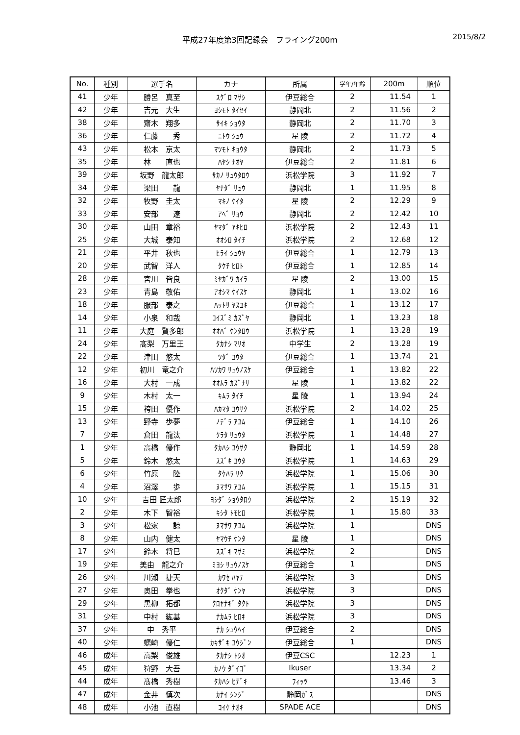平成27年度第3回記録会　フライング200m
2015/8/2
| No. | 種別 | 選手名 | カナ | 所属 | 学年/年齢 | 200m | 順位 |
| --- | --- | --- | --- | --- | --- | --- | --- |
| 41 | 少年 | 勝呂 真至 | ｽｸﾞﾛ ﾏｻｼ | 伊豆総合 | 2 | 11.54 | 1 |
| 42 | 少年 | 吉元 大生 | ﾖｼﾓﾄ ﾀｲｾｲ | 静岡北 | 2 | 11.56 | 2 |
| 38 | 少年 | 齋木 翔多 | ｻｲｷ ｼｮｳﾀ | 静岡北 | 2 | 11.70 | 3 |
| 36 | 少年 | 仁藤 秀 | ﾆﾄｳ ｼｭｳ | 星 陵 | 2 | 11.72 | 4 |
| 43 | 少年 | 松本 京太 | ﾏﾂﾓﾄ ｷｮｳﾀ | 静岡北 | 2 | 11.73 | 5 |
| 35 | 少年 | 林 直也 | ﾊﾔｼ ﾅｵﾔ | 伊豆総合 | 2 | 11.81 | 6 |
| 39 | 少年 | 坂野 龍太郎 | ｻｶﾉ ﾘｭｳﾀﾛｳ | 浜松学院 | 3 | 11.92 | 7 |
| 34 | 少年 | 梁田 龍 | ﾔﾅﾀﾞ ﾘｭｳ | 静岡北 | 1 | 11.95 | 8 |
| 32 | 少年 | 牧野 圭太 | ﾏｷﾉ ｹｲﾀ | 星 陵 | 2 | 12.29 | 9 |
| 33 | 少年 | 安部 遼 | ｱﾍﾞ ﾘｮｳ | 静岡北 | 2 | 12.42 | 10 |
| 30 | 少年 | 山田 章裕 | ﾔﾏﾀﾞ ｱｷﾋﾛ | 浜松学院 | 2 | 12.43 | 11 |
| 25 | 少年 | 大城 泰知 | ｵｵｼﾛ ﾀｲﾁ | 浜松学院 | 2 | 12.68 | 12 |
| 21 | 少年 | 平井 秋也 | ﾋﾗｲ ｼｭｳﾔ | 伊豆総合 | 1 | 12.79 | 13 |
| 20 | 少年 | 武智 洋人 | ﾀｹﾁ ﾋﾛﾄ | 伊豆総合 | 1 | 12.85 | 14 |
| 28 | 少年 | 宮川 皆良 | ﾐﾔｶﾞﾜ ｶｲﾗ | 星 陵 | 2 | 13.00 | 15 |
| 23 | 少年 | 青島 敬佑 | ｱｵｼﾏ ｹｲｽｹ | 静岡北 | 1 | 13.02 | 16 |
| 18 | 少年 | 服部 泰之 | ﾊｯﾄﾘ ﾔｽﾕｷ | 伊豆総合 | 1 | 13.12 | 17 |
| 14 | 少年 | 小泉 和哉 | ｺｲｽﾞﾐ ｶｽﾞﾔ | 静岡北 | 1 | 13.23 | 18 |
| 11 | 少年 | 大庭 賢多郎 | ｵｵﾊﾞ ｹﾝﾀﾛｳ | 浜松学院 | 1 | 13.28 | 19 |
| 24 | 少年 | 髙梨 万里王 | ﾀｶﾅｼ ﾏﾘｵ | 中学生 | 2 | 13.28 | 19 |
| 22 | 少年 | 津田 悠太 | ﾂﾀﾞ ﾕｳﾀ | 伊豆総合 | 1 | 13.74 | 21 |
| 12 | 少年 | 初川 竜之介 | ﾊﾂｶﾜ ﾘｭｳﾉｽｹ | 伊豆総合 | 1 | 13.82 | 22 |
| 16 | 少年 | 大村 一成 | ｵｵﾑﾗ ｶｽﾞﾅﾘ | 星 陵 | 1 | 13.82 | 22 |
| 9 | 少年 | 木村 太一 | ｷﾑﾗ ﾀｲﾁ | 星 陵 | 1 | 13.94 | 24 |
| 15 | 少年 | 袴田 優作 | ﾊｶﾏﾀ ﾕｳｻｸ | 浜松学院 | 2 | 14.02 | 25 |
| 13 | 少年 | 野寺 歩夢 | ﾉﾃﾞﾗ ｱﾕﾑ | 伊豆総合 | 1 | 14.10 | 26 |
| 7 | 少年 | 倉田 龍汰 | ｸﾗﾀ ﾘｭｳﾀ | 浜松学院 | 1 | 14.48 | 27 |
| 1 | 少年 | 高橋 優作 | ﾀｶﾊｼ ﾕｳｻｸ | 静岡北 | 1 | 14.59 | 28 |
| 5 | 少年 | 鈴木 悠太 | ｽｽﾞｷ ﾕｳﾀ | 浜松学院 | 1 | 14.63 | 29 |
| 6 | 少年 | 竹原 陸 | ﾀｹﾊﾗ ﾘｸ | 浜松学院 | 1 | 15.06 | 30 |
| 4 | 少年 | 沼澤 歩 | ﾇﾏｻﾜ ｱﾕﾑ | 浜松学院 | 1 | 15.15 | 31 |
| 10 | 少年 | 吉田 匠太郎 | ﾖｼﾀﾞ ｼｮｳﾀﾛｳ | 浜松学院 | 2 | 15.19 | 32 |
| 2 | 少年 | 木下 智裕 | ｷｼﾀ ﾄﾓﾋﾛ | 浜松学院 | 1 | 15.80 | 33 |
| 3 | 少年 | 松家 諒 | ﾇﾏｻﾜ ｱﾕﾑ | 浜松学院 | 1 | | DNS |
| 8 | 少年 | 山内 健太 | ﾔﾏｳﾁ ｹﾝﾀ | 星 陵 | 1 | | DNS |
| 17 | 少年 | 鈴木 将巳 | ｽｽﾞｷ ﾏｻﾐ | 浜松学院 | 2 | | DNS |
| 19 | 少年 | 美由 龍之介 | ﾐﾖｼ ﾘｭｳﾉｽｹ | 伊豆総合 | 1 | | DNS |
| 26 | 少年 | 川瀬 捷天 | ｶﾜｾ ﾊﾔﾃ | 浜松学院 | 3 | | DNS |
| 27 | 少年 | 奥田 拳也 | ｵｸﾀﾞ ｹﾝﾔ | 浜松学院 | 3 | | DNS |
| 29 | 少年 | 黒柳 拓都 | ｸﾛﾔﾅｷﾞ ﾀｸﾄ | 浜松学院 | 3 | | DNS |
| 31 | 少年 | 中村 紘基 | ﾅｶﾑﾗ ﾋﾛｷ | 浜松学院 | 3 | | DNS |
| 37 | 少年 | 中 秀平 | ﾅｶ ｼｭｳﾍｲ | 伊豆総合 | 2 | | DNS |
| 40 | 少年 | 蠣崎 優仁 | ｶｷｻﾞｷ ﾕｳｼﾞﾝ | 伊豆総合 | 1 | | DNS |
| 46 | 成年 | 高梨 俊雄 | ﾀｶﾅｼ ﾄｼｵ | 伊豆CSC | | 12.23 | 1 |
| 45 | 成年 | 狩野 大吾 | ｶﾉｳ ﾀﾞｲｺﾞ | Ikuser | | 13.34 | 2 |
| 44 | 成年 | 髙橋 秀樹 | ﾀｶﾊｼ ﾋﾃﾞｷ | ﾌｨｯﾂ | | 13.46 | 3 |
| 47 | 成年 | 金井 慎次 | ｶﾅｲ ｼﾝｼﾞ | 静岡ｶﾞｽ | | | DNS |
| 48 | 成年 | 小池 直樹 | ｺｲｹ ﾅｵｷ | SPADE ACE | | | DNS |